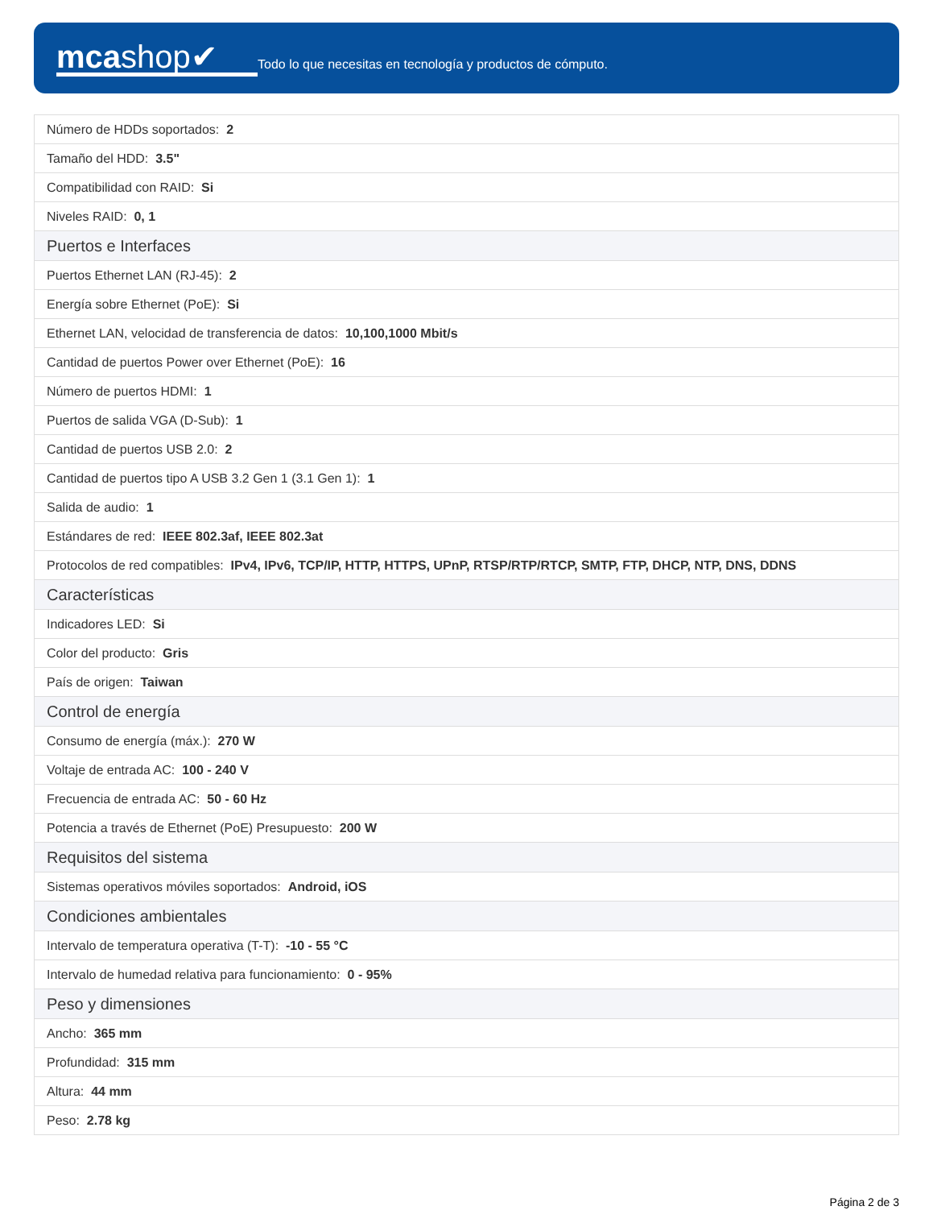mcashop✔
Todo lo que necesitas en tecnología y productos de cómputo.
| Número de HDDs soportados: 2 |
| Tamaño del HDD: 3.5" |
| Compatibilidad con RAID: Si |
| Niveles RAID: 0, 1 |
| Puertos e Interfaces |
| Puertos Ethernet LAN (RJ-45): 2 |
| Energía sobre Ethernet (PoE): Si |
| Ethernet LAN, velocidad de transferencia de datos: 10,100,1000 Mbit/s |
| Cantidad de puertos Power over Ethernet (PoE): 16 |
| Número de puertos HDMI: 1 |
| Puertos de salida VGA (D-Sub): 1 |
| Cantidad de puertos USB 2.0: 2 |
| Cantidad de puertos tipo A USB 3.2 Gen 1 (3.1 Gen 1): 1 |
| Salida de audio: 1 |
| Estándares de red: IEEE 802.3af, IEEE 802.3at |
| Protocolos de red compatibles: IPv4, IPv6, TCP/IP, HTTP, HTTPS, UPnP, RTSP/RTP/RTCP, SMTP, FTP, DHCP, NTP, DNS, DDNS |
| Características |
| Indicadores LED: Si |
| Color del producto: Gris |
| País de origen: Taiwan |
| Control de energía |
| Consumo de energía (máx.): 270 W |
| Voltaje de entrada AC: 100 - 240 V |
| Frecuencia de entrada AC: 50 - 60 Hz |
| Potencia a través de Ethernet (PoE) Presupuesto: 200 W |
| Requisitos del sistema |
| Sistemas operativos móviles soportados: Android, iOS |
| Condiciones ambientales |
| Intervalo de temperatura operativa (T-T): -10 - 55 °C |
| Intervalo de humedad relativa para funcionamiento: 0 - 95% |
| Peso y dimensiones |
| Ancho: 365 mm |
| Profundidad: 315 mm |
| Altura: 44 mm |
| Peso: 2.78 kg |
Página 2 de 3